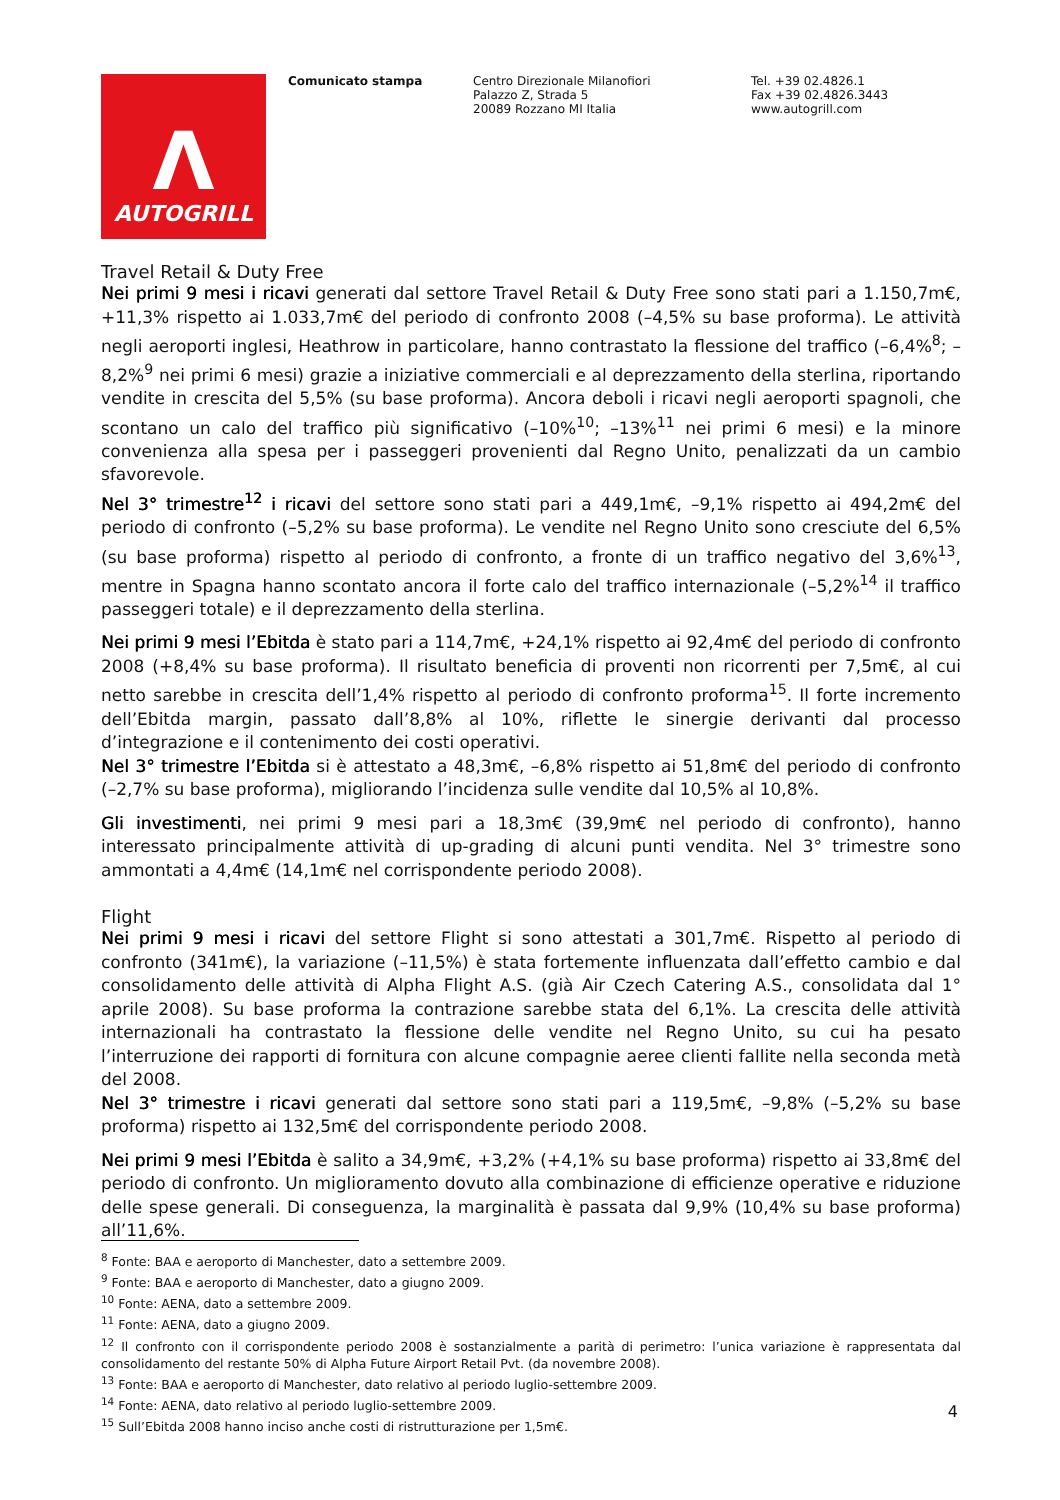Λ
AUTOGRILL
Comunicato stampa Centro Direzionale Milanofiori
Palazzo Z, Strada 5
20089 Rozzano MI Italia
Tel. +39 02.4826.1
Fax +39 02.4826.3443
www.autogrill.com
Travel Retail & Duty Free
Nei primi 9 mesi i ricavi generati dal settore Travel Retail & Duty Free sono stati pari a 1.150,7m€, +11,3% rispetto ai 1.033,7m€ del periodo di confronto 2008 (–4,5% su base proforma). Le attività negli aeroporti inglesi, Heathrow in particolare, hanno contrastato la flessione del traffico (–6,4%<sup>8</sup>; –8,2%<sup>9</sup> nei primi 6 mesi) grazie a iniziative commerciali e al deprezzamento della sterlina, riportando vendite in crescita del 5,5% (su base proforma). Ancora deboli i ricavi negli aeroporti spagnoli, che scontano un calo del traffico più significativo (–10%<sup>10</sup>; –13%<sup>11</sup> nei primi 6 mesi) e la minore convenienza alla spesa per i passeggeri provenienti dal Regno Unito, penalizzati da un cambio sfavorevole.
Nel 3° trimestre<sup>12</sup> i ricavi del settore sono stati pari a 449,1m€, –9,1% rispetto ai 494,2m€ del periodo di confronto (–5,2% su base proforma). Le vendite nel Regno Unito sono cresciute del 6,5% (su base proforma) rispetto al periodo di confronto, a fronte di un traffico negativo del 3,6%<sup>13</sup>, mentre in Spagna hanno scontato ancora il forte calo del traffico internazionale (–5,2%<sup>14</sup> il traffico passeggeri totale) e il deprezzamento della sterlina.
Nei primi 9 mesi l’Ebitda è stato pari a 114,7m€, +24,1% rispetto ai 92,4m€ del periodo di confronto 2008 (+8,4% su base proforma). Il risultato beneficia di proventi non ricorrenti per 7,5m€, al cui netto sarebbe in crescita dell’1,4% rispetto al periodo di confronto proforma<sup>15</sup>. Il forte incremento dell’Ebitda margin, passato dall’8,8% al 10%, riflette le sinergie derivanti dal processo d’integrazione e il contenimento dei costi operativi.
Nel 3° trimestre l’Ebitda si è attestato a 48,3m€, –6,8% rispetto ai 51,8m€ del periodo di confronto (–2,7% su base proforma), migliorando l’incidenza sulle vendite dal 10,5% al 10,8%.
Gli investimenti, nei primi 9 mesi pari a 18,3m€ (39,9m€ nel periodo di confronto), hanno interessato principalmente attività di up-grading di alcuni punti vendita. Nel 3° trimestre sono ammontati a 4,4m€ (14,1m€ nel corrispondente periodo 2008).
Flight
Nei primi 9 mesi i ricavi del settore Flight si sono attestati a 301,7m€. Rispetto al periodo di confronto (341m€), la variazione (–11,5%) è stata fortemente influenzata dall’effetto cambio e dal consolidamento delle attività di Alpha Flight A.S. (già Air Czech Catering A.S., consolidata dal 1° aprile 2008). Su base proforma la contrazione sarebbe stata del 6,1%. La crescita delle attività internazionali ha contrastato la flessione delle vendite nel Regno Unito, su cui ha pesato l’interruzione dei rapporti di fornitura con alcune compagnie aeree clienti fallite nella seconda metà del 2008.
Nel 3° trimestre i ricavi generati dal settore sono stati pari a 119,5m€, –9,8% (–5,2% su base proforma) rispetto ai 132,5m€ del corrispondente periodo 2008.
Nei primi 9 mesi l’Ebitda è salito a 34,9m€, +3,2% (+4,1% su base proforma) rispetto ai 33,8m€ del periodo di confronto. Un miglioramento dovuto alla combinazione di efficienze operative e riduzione delle spese generali. Di conseguenza, la marginalità è passata dal 9,9% (10,4% su base proforma) all’11,6%.
<sup>8</sup> Fonte: BAA e aeroporto di Manchester, dato a settembre 2009.
<sup>9</sup> Fonte: BAA e aeroporto di Manchester, dato a giugno 2009.
<sup>10</sup> Fonte: AENA, dato a settembre 2009.
<sup>11</sup> Fonte: AENA, dato a giugno 2009.
<sup>12</sup> Il confronto con il corrispondente periodo 2008 è sostanzialmente a parità di perimetro: l’unica variazione è rappresentata dal consolidamento del restante 50% di Alpha Future Airport Retail Pvt. (da novembre 2008).
<sup>13</sup> Fonte: BAA e aeroporto di Manchester, dato relativo al periodo luglio-settembre 2009.
<sup>14</sup> Fonte: AENA, dato relativo al periodo luglio-settembre 2009.
<sup>15</sup> Sull’Ebitda 2008 hanno inciso anche costi di ristrutturazione per 1,5m€.
4